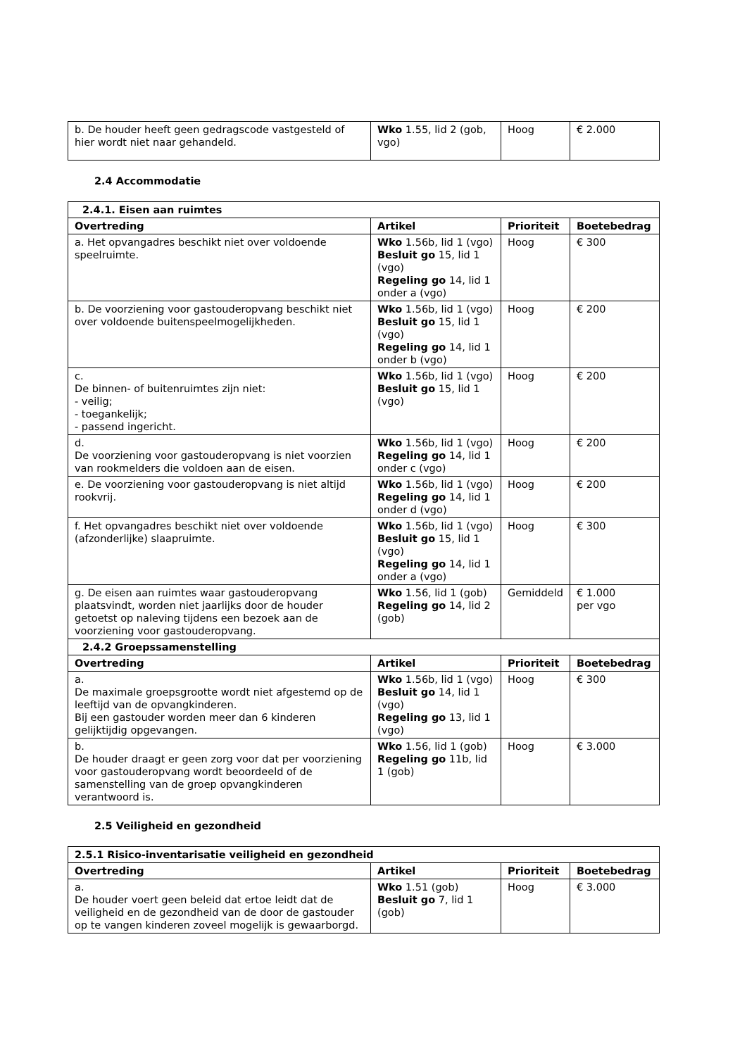| b. De houder heeft geen gedragscode vastgesteld of hier wordt niet naar gehandeld. | Wko 1.55, lid 2 (gob, vgo) | Hoog | € 2.000 |
2.4 Accommodatie
| 2.4.1. Eisen aan ruimtes | | | |
| Overtreding | Artikel | Prioriteit | Boetebedrag |
| a. Het opvangadres beschikt niet over voldoende speelruimte. | Wko 1.56b, lid 1 (vgo) Besluit go 15, lid 1 (vgo) Regeling go 14, lid 1 onder a (vgo) | Hoog | € 300 |
| b. De voorziening voor gastouderopvang beschikt niet over voldoende buitenspeelmogelijkheden. | Wko 1.56b, lid 1 (vgo) Besluit go 15, lid 1 (vgo) Regeling go 14, lid 1 onder b (vgo) | Hoog | € 200 |
| c. De binnen- of buitenruimtes zijn niet: - veilig; - toegankelijk; - passend ingericht. | Wko 1.56b, lid 1 (vgo) Besluit go 15, lid 1 (vgo) | Hoog | € 200 |
| d. De voorziening voor gastouderopvang is niet voorzien van rookmelders die voldoen aan de eisen. | Wko 1.56b, lid 1 (vgo) Regeling go 14, lid 1 onder c (vgo) | Hoog | € 200 |
| e. De voorziening voor gastouderopvang is niet altijd rookvrij. | Wko 1.56b, lid 1 (vgo) Regeling go 14, lid 1 onder d (vgo) | Hoog | € 200 |
| f. Het opvangadres beschikt niet over voldoende (afzonderlijke) slaapruimte. | Wko 1.56b, lid 1 (vgo) Besluit go 15, lid 1 (vgo) Regeling go 14, lid 1 onder a (vgo) | Hoog | € 300 |
| g. De eisen aan ruimtes waar gastouderopvang plaatsvindt, worden niet jaarlijks door de houder getoetst op naleving tijdens een bezoek aan de voorziening voor gastouderopvang. | Wko 1.56, lid 1 (gob) Regeling go 14, lid 2 (gob) | Gemiddeld | € 1.000 per vgo |
| 2.4.2 Groepssamenstelling | | | |
| Overtreding | Artikel | Prioriteit | Boetebedrag |
| a. De maximale groepsgrootte wordt niet afgestemd op de leeftijd van de opvangkinderen. Bij een gastouder worden meer dan 6 kinderen gelijktijdig opgevangen. | Wko 1.56b, lid 1 (vgo) Besluit go 14, lid 1 (vgo) Regeling go 13, lid 1 (vgo) | Hoog | € 300 |
| b. De houder draagt er geen zorg voor dat per voorziening voor gastouderopvang wordt beoordeeld of de samenstelling van de groep opvangkinderen verantwoord is. | Wko 1.56, lid 1 (gob) Regeling go 11b, lid 1 (gob) | Hoog | € 3.000 |
2.5 Veiligheid en gezondheid
| 2.5.1 Risico-inventarisatie veiligheid en gezondheid | | | |
| Overtreding | Artikel | Prioriteit | Boetebedrag |
| a. De houder voert geen beleid dat ertoe leidt dat de veiligheid en de gezondheid van de door de gastouder op te vangen kinderen zoveel mogelijk is gewaarborgd. | Wko 1.51 (gob) Besluit go 7, lid 1 (gob) | Hoog | € 3.000 |